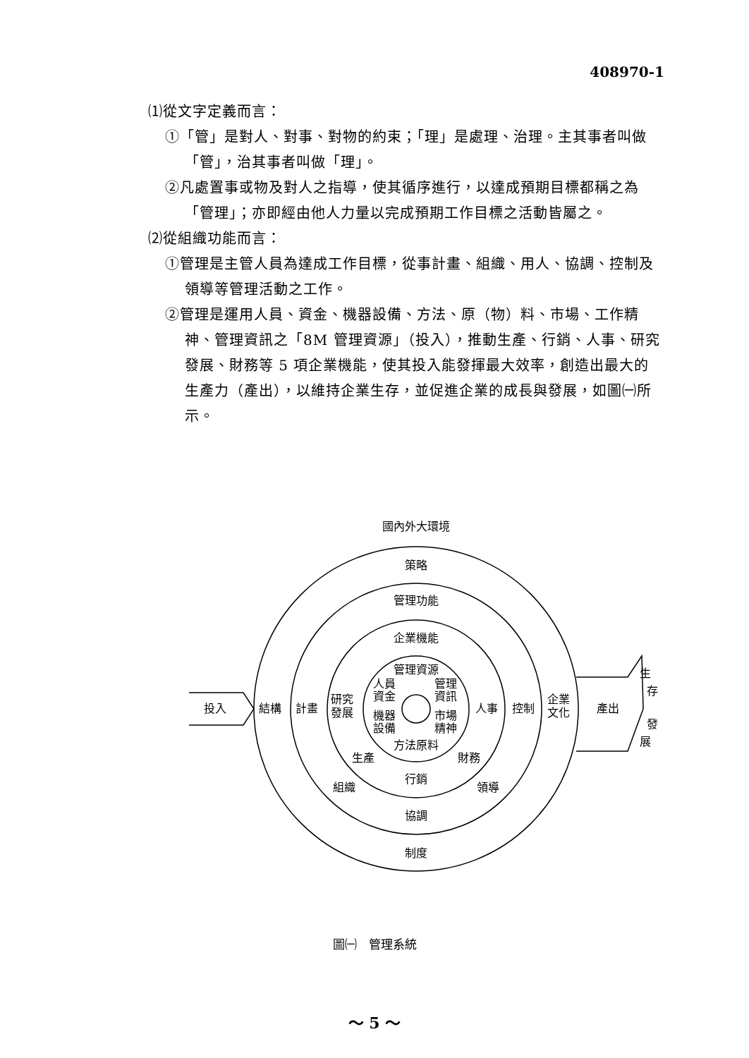408970-1
⑴從文字定義而言：
①「管」是對人、對事、對物的約束；「理」是處理、治理。主其事者叫做「管」，治其事者叫做「理」。
②凡處置事或物及對人之指導，使其循序進行，以達成預期目標都稱之為「管理」；亦即經由他人力量以完成預期工作目標之活動皆屬之。
⑵從組織功能而言：
①管理是主管人員為達成工作目標，從事計畫、組織、用人、協調、控制及領導等管理活動之工作。
②管理是運用人員、資金、機器設備、方法、原（物）料、市場、工作精神、管理資訊之「8M 管理資源」（投入），推動生產、行銷、人事、研究發展、財務等 5 項企業機能，使其投入能發揮最大效率，創造出最大的生產力（產出），以維持企業生存，並促進企業的成長與發展，如圖㈠所示。
國內外大環境
策略
管理功能
企業機能
管理資源
人員
資金
機器
設備
管理
資訊
市場
精神
方法原料
投入
結構
計畫
研究
發展
人事
控制
企業
文化
產出
生
存
發
展
生產
財務
行銷
組織
領導
協調
制度
圖㈠　管理系統
～ 5 ～